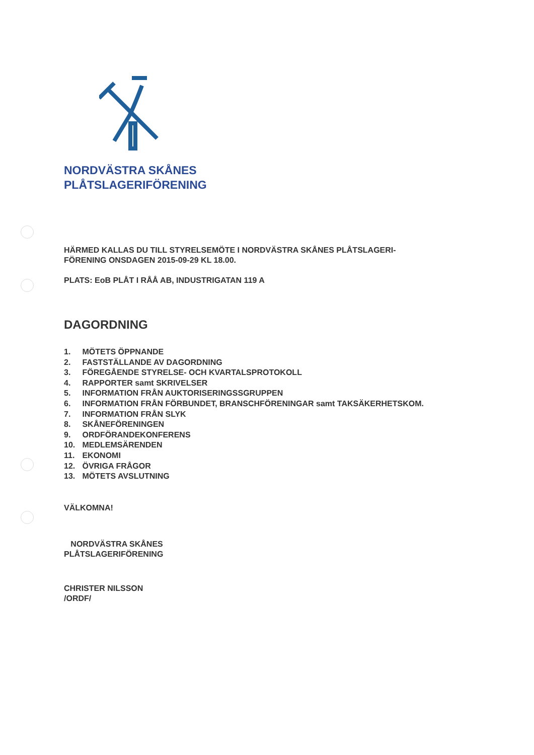NORDVÄSTRA SKÅNES
PLÅTSLAGERIFÖRENING
HÄRMED KALLAS DU TILL STYRELSEMÖTE I NORDVÄSTRA SKÅNES PLÅTSLAGERI-
FÖRENING ONSDAGEN 2015-09-29 KL 18.00.
PLATS: EoB PLÅT I RÅÅ AB, INDUSTRIGATAN 119 A
DAGORDNING
1. MÖTETS ÖPPNANDE
2. FASTSTÄLLANDE AV DAGORDNING
3. FÖREGÅENDE STYRELSE- OCH KVARTALSPROTOKOLL
4. RAPPORTER samt SKRIVELSER
5. INFORMATION FRÅN AUKTORISERINGSSGRUPPEN
6. INFORMATION FRÅN FÖRBUNDET, BRANSCHFÖRENINGAR samt TAKSÄKERHETSKOM.
7. INFORMATION FRÅN SLYK
8. SKÅNEFÖRENINGEN
9. ORDFÖRANDEKONFERENS
10. MEDLEMSÄRENDEN
11. EKONOMI
12. ÖVRIGA FRÅGOR
13. MÖTETS AVSLUTNING
VÄLKOMNA!
NORDVÄSTRA SKÅNES
PLÅTSLAGERIFÖRENING
CHRISTER NILSSON
/ORDF/